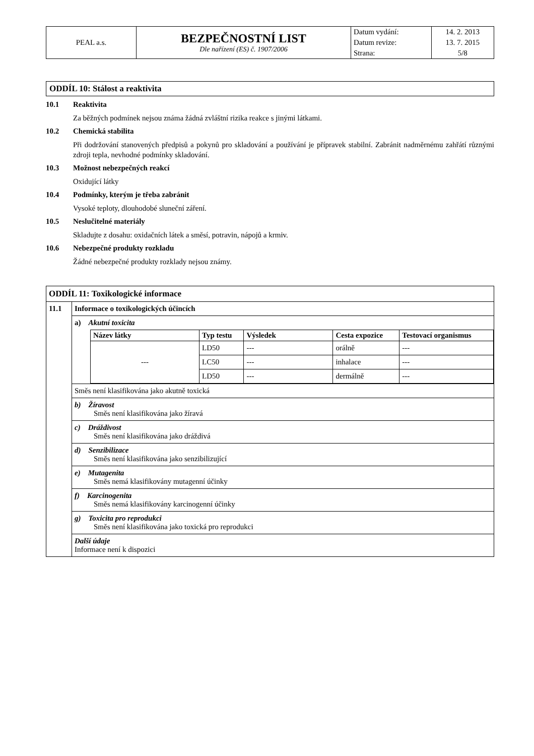| PEAL a.s. | BEZPEČNOSTNÍ LIST Dle nařízení (ES) č. 1907/2006 | Datum vydání: | 14. 2. 2013 |
| | | Datum revize: | 13. 7. 2015 |
| | | Strana: | 5/8 |
ODDÍL 10: Stálost a reaktivita
10.1 Reaktivita
Za běžných podmínek nejsou známa žádná zvláštní rizika reakce s jinými látkami.
10.2 Chemická stabilita
Při dodržování stanovených předpisů a pokynů pro skladování a používání je přípravek stabilní. Zabránit nadměrnému zahřátí různými zdroji tepla, nevhodné podmínky skladování.
10.3 Možnost nebezpečných reakcí
Oxidující látky
10.4 Podmínky, kterým je třeba zabránit
Vysoké teploty, dlouhodobé sluneční záření.
10.5 Neslučitelné materiály
Skladujte z dosahu: oxidačních látek a směsí, potravin, nápojů a krmiv.
10.6 Nebezpečné produkty rozkladu
Žádné nebezpečné produkty rozklady nejsou známy.
| ODDÍL 11: Toxikologické informace | |
| 11.1 | Informace o toxikologických účincích |
| | a) Akutní toxicita / Název látky / Typ testu / Výsledek / Cesta expozice / Testovací organismus / / --- / --- / --- / --- / --- / / --- / LD50 / --- / orálně / --- / / / LC50 / --- / inhalace / --- / / / LD50 / --- / dermálně / --- / |
| | Směs není klasifikována jako akutně toxická |
| | b) Žíravost Směs není klasifikována jako žíravá |
| | c) Dráždivost Směs není klasifikována jako dráždivá |
| | d) Senzibilizace Směs není klasifikována jako senzibilizující |
| | e) Mutagenita Směs nemá klasifikovány mutagenní účinky |
| | f) Karcinogenita Směs nemá klasifikovány karcinogenní účinky |
| | g) Toxicita pro reprodukci Směs není klasifikována jako toxická pro reprodukci |
| | Další údaje Informace není k dispozici |